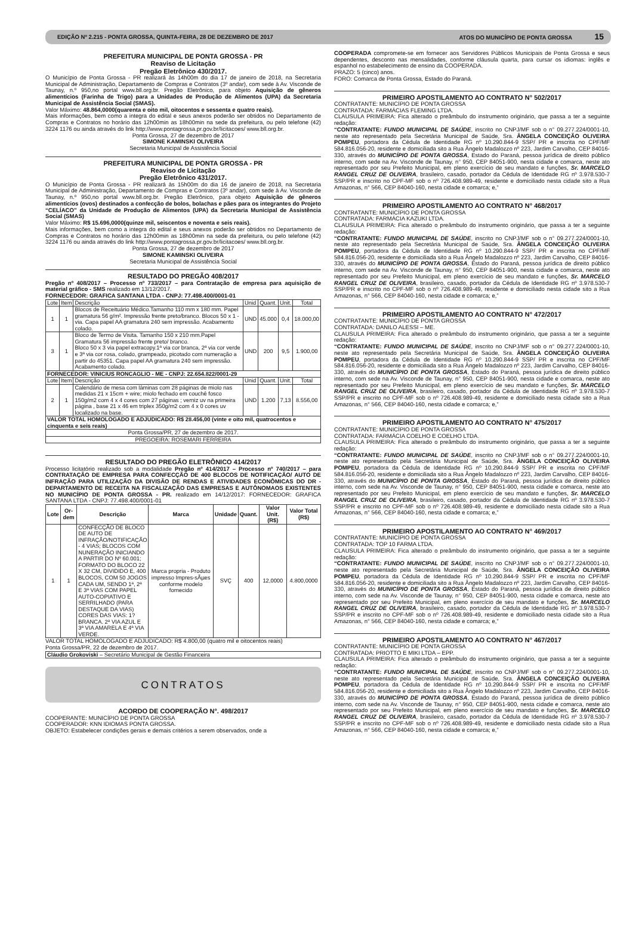EDIÇÃO Nº 2.215 - PONTA GROSSA, QUINTA-FEIRA, 28 DE DEZEMBRO DE 2017 ATOS DO MUNICÍPIO DE PONTA GROSSA 15
PREFEITURA MUNICIPAL DE PONTA GROSSA - PR
Reaviso de Licitação
Pregão Eletrônico 430/2017.
O Município de Ponta Grossa - PR realizará às 14h00m do dia 17 de janeiro de 2018, na Secretaria Municipal de Administração, Departamento de Compras e Contratos (3º andar), com sede à Av. Visconde de Taunay, n.º 950,no portal www.bll.org.br. Pregão Eletrônico, para objeto Aquisição de gêneros alimentícios (Farinha de Trigo) para a Unidades de Produção de Alimentos (UPA) da Secretaria Municipal de Assistência Social (SMAS).
Valor Máximo: 48.864,0000(quarenta e oito mil, oitocentos e sessenta e quatro reais).
Mais informações, bem como a integra do edital e seus anexos poderão ser obtidos no Departamento de Compras e Contratos no horário das 12h00min as 18h00min na sede da prefeitura, ou pelo telefone (42) 3224 1176 ou ainda através do link http://www.pontagrossa.pr.gov.br/licitacoes/ www.bll.org.br.
Ponta Grossa, 27 de dezembro de 2017
SIMONE KAMINSKI OLIVEIRA
Secretaria Municipal de Assistência Social
PREFEITURA MUNICIPAL DE PONTA GROSSA - PR
Reaviso de Licitação
Pregão Eletrônico 431/2017.
O Município de Ponta Grossa - PR realizará às 15h00m do dia 16 de janeiro de 2018, na Secretaria Municipal de Administração, Departamento de Compras e Contratos (3º andar), com sede à Av. Visconde de Taunay, n.º 950,no portal www.bll.org.br. Pregão Eletrônico, para objeto Aquisição de gêneros alimentícios (ovos) destinados a confecção de bolos, bolachas e pães para os integrantes do Projeto “CELÍACO” da Unidade de Produção de Alimentos (UPA) da Secretaria Municipal de Assistência Social (SMAS)
Valor Máximo: R$ 15.696,0000(quinze mil, seiscentos e noventa e seis reais).
Mais informações, bem como a integra do edital e seus anexos poderão ser obtidos no Departamento de Compras e Contratos no horário das 12h00min as 18h00min na sede da prefeitura, ou pelo telefone (42) 3224 1176 ou ainda através do link http://www.pontagrossa.pr.gov.br/licitacoes/ www.bll.org.br.
Ponta Grossa, 27 de dezembro de 2017
SIMONE KAMINSKI OLIVEIRA
Secretaria Municipal de Assistência Social
RESULTADO DO PREGÃO 408/2017
Pregão nº 408/2017 – Processo nº 733/2017 – para Contratação de empresa para aquisição de material gráfico - SMS realizado em 13/12/2017.
FORNECEDOR: GRAFICA SANTANA LTDA - CNPJ: 77.498.400/0001-01
| Lote | Item | Descrição | Unid | Quant. | Unit. | Total |
| 1 | 1 | Blocos de Receituário Médico.Tamanho 110 mm x 180 mm. Papel gramatura 56 g/m². Impressão frente preto/branco. Blocos 50 x 1 - via. Capa papel AA gramatura 240 sem impressão. Acabamento colado. | UND | 45.000 | 0,4 | 18.000,00 |
| 3 | 1 | Bloco de Termo de Visita. Tamanho 150 x 210 mm.Papel Gramatura 56 impressão frente preto/ branco. Bloco 50 x 3 via papel extracopy.1ª via cor branca, 2ª via cor verde e 3ª via cor rosa, colado, grampeado, picotado com numeração a partir do 45351. Capa papel AA gramatura 240 sem impressão. Acabamento colado. | UND | 200 | 9,5 | 1.900,00 |
| FORNECEDOR: VINICIUS RONCAGLIO - ME - CNPJ: 22.654.822/0001-29 | | | | | | |
| Lote | Item | Descrição | Unid | Quant. | Unit. | Total |
| 2 | 1 | Calendário de mesa com lâminas com 28 páginas de miolo nas medidas 21 x 15cm + wire; miolo fechado em couchê fosco 150g/m2 com 4 x 4 cores com 27 páginas ; verniz uv na primeira página , base 21 x 46 em triplex 350g/m2 com 4 x 0 cores uv localizado na base. | UND | 1.200 | 7,13 | 8.556,00 |
| VALOR TOTAL HOMOLOGADO E ADJUDICADO: R$ 28.456,00 (vinte e oito mil, quatrocentos e cinquenta e seis reais) | | | | | | |
| Ponta Grossa/PR, 27 de dezembro de 2017. | | | | | | |
| PREGOEIRA: ROSEMARI FERREIRA | | | | | | |
RESULTADO DO PREGÃO ELETRÔNICO 414/2017
Processo licitatório realizado sob a modalidade Pregão nº 414/2017 – Processo nº 740/2017 – para CONTRATAÇÃO DE EMPRESA PARA CONFECÇÃO DE 400 BLOCOS DE NOTIFICAÇÃO/ AUTO DE INFRAÇÃO PARA UTILIZAÇÃO DA DIVISÃO DE RENDAS E ATIVIDADES ECONÔMICAS DO DR - DEPARTAMENTO DE RECEITA NA FISCALIZAÇÃO DAS EMPRESAS E AUTÔNOMAOS EXISTENTES NO MUNICÍPIO DE PONTA GROSSA - PR. realizado em 14/12/2017: FORNECEDOR: GRAFICA SANTANA LTDA - CNPJ: 77.498.400/0001-01
| Lote | Or-dem | Descrição | Marca | Unidade | Quant. | Valor Unit. (R$) | Valor Total (R$) |
| --- | --- | --- | --- | --- | --- | --- | --- |
| 1 | 1 | CONFECÇÃO DE BLOCO DE AUTO DE INFRAÇÃO/NOTIFICAÇÃO - 4 VIAS; BLOCOS COM NUNERAÇÃO INICIANDO A PARTIR DO Nº 60.001; FORMATO DO BLOCO 22 X 32 CM, DIVIDIDO E, 400 BLOCOS, COM 50 JOGOS CADA UM, SENDO 1ª, 2ª E 3ª VIAS COM PAPEL AUTO-COPIATIVO E SERRILHADO (PARA DESTAQUE DA VIAS) CORES DAS VIAS: 1?BRANCA. 2ª VIA AZUL E 3ª VIA AMARELA E 4ª VIA VERDE. | Marca propria - Produto impresso Impres-sÃµes conforme modelo fornecido | SVÇ | 400 | 12,0000 | 4.800,0000 |
VALOR TOTAL HOMOLOGADO E ADJUDICADO: R$ 4.800,00 (quatro mil e oitocentos reais)
Ponta Grossa/PR, 22 de dezembro de 2017.
| Cláudio Grokoviski – Secretário Municipal de Gestão Financeira |
CONTRATOS
ACORDO DE COOPERAÇÃO N°. 498/2017
COOPERANTE: MUNICÍPIO DE PONTA GROSSA
COOPERADOR: KNN IDIOMAS PONTA GROSSA.
OBJETO: Estabelecer condições gerais e demais critérios a serem observados, onde a
COOPERADA compromete-se em fornecer aos Servidores Públicos Municipais de Ponta Grossa e seus dependentes, desconto nas mensalidades, conforme cláusula quarta, para cursar os idiomas: inglês e espanhol no estabelecimento de ensino da COOPERADA.
PRAZO: 5 (cinco) anos.
FORO: Comarca de Ponta Grossa, Estado do Paraná.
PRIMEIRO APOSTILAMENTO AO CONTRATO N° 502/2017
CONTRATANTE: MUNICÍPIO DE PONTA GROSSA
CONTRATADA: FARMÁCIAS FLEMING LTDA.
CLAUSULA PRIMEIRA: Fica alterado o preâmbulo do instrumento originário, que passa a ter a seguinte redação:
“CONTRATANTE: FUNDO MUNICIPAL DE SAÚDE, inscrito no CNPJ/MF sob o n° 09.277.224/0001-10, neste ato representado pela Secretária Municipal de Saúde, Sra. ÂNGELA CONCEIÇÃO OLIVEIRA POMPEU, portadora da Cédula de Identidade RG nº 10.290.844-9 SSP/ PR e inscrita no CPF/MF 584.816.056-20, residente e domiciliada sito a Rua Ângelo Madalozzo nº 223, Jardim Carvalho, CEP 84016-330, através do MUNICÍPIO DE PONTA GROSSA, Estado do Paraná, pessoa jurídica de direito público interno, com sede na Av. Visconde de Taunay, n° 950, CEP 84051-900, nesta cidade e comarca, neste ato representado por seu Prefeito Municipal, em pleno exercício de seu mandato e funções, Sr. MARCELO RANGEL CRUZ DE OLIVEIRA, brasileiro, casado, portador da Cédula de Identidade RG nº 3.978.530-7 SSP/PR e inscrito no CPF-MF sob o nº 726.408.989-49, residente e domiciliado nesta cidade sito a Rua Amazonas, n° 566, CEP 84040-160, nesta cidade e comarca; e,”
PRIMEIRO APOSTILAMENTO AO CONTRATO N° 468/2017
CONTRATANTE: MUNICÍPIO DE PONTA GROSSA
CONTRATADA: FARMÁCIA KAZUKI LTDA.
CLAUSULA PRIMEIRA: Fica alterado o preâmbulo do instrumento originário, que passa a ter a seguinte redação:
“CONTRATANTE: FUNDO MUNICIPAL DE SAÚDE, inscrito no CNPJ/MF sob o n° 09.277.224/0001-10, neste ato representado pela Secretária Municipal de Saúde, Sra. ÂNGELA CONCEIÇÃO OLIVEIRA POMPEU, portadora da Cédula de Identidade RG nº 10.290.844-9 SSP/ PR e inscrita no CPF/MF 584.816.056-20, residente e domiciliada sito a Rua Ângelo Madalozzo nº 223, Jardim Carvalho, CEP 84016-330, através do MUNICÍPIO DE PONTA GROSSA, Estado do Paraná, pessoa jurídica de direito público interno, com sede na Av. Visconde de Taunay, n° 950, CEP 84051-900, nesta cidade e comarca, neste ato representado por seu Prefeito Municipal, em pleno exercício de seu mandato e funções, Sr. MARCELO RANGEL CRUZ DE OLIVEIRA, brasileiro, casado, portador da Cédula de Identidade RG nº 3.978.530-7 SSP/PR e inscrito no CPF-MF sob o nº 726.408.989-49, residente e domiciliado nesta cidade sito a Rua Amazonas, n° 566, CEP 84040-160, nesta cidade e comarca; e,”
PRIMEIRO APOSTILAMENTO AO CONTRATO N° 472/2017
CONTRATANTE: MUNICÍPIO DE PONTA GROSSA
CONTRATADA: DANILO ALESSI – ME.
CLAUSULA PRIMEIRA: Fica alterado o preâmbulo do instrumento originário, que passa a ter a seguinte redação:
“CONTRATANTE: FUNDO MUNICIPAL DE SAÚDE, inscrito no CNPJ/MF sob o n° 09.277.224/0001-10, neste ato representado pela Secretária Municipal de Saúde, Sra. ÂNGELA CONCEIÇÃO OLIVEIRA POMPEU, portadora da Cédula de Identidade RG nº 10.290.844-9 SSP/ PR e inscrita no CPF/MF 584.816.056-20, residente e domiciliada sito a Rua Ângelo Madalozzo nº 223, Jardim Carvalho, CEP 84016-330, através do MUNICÍPIO DE PONTA GROSSA, Estado do Paraná, pessoa jurídica de direito público interno, com sede na Av. Visconde de Taunay, n° 950, CEP 84051-900, nesta cidade e comarca, neste ato representado por seu Prefeito Municipal, em pleno exercício de seu mandato e funções, Sr. MARCELO RANGEL CRUZ DE OLIVEIRA, brasileiro, casado, portador da Cédula de Identidade RG nº 3.978.530-7 SSP/PR e inscrito no CPF-MF sob o nº 726.408.989-49, residente e domiciliado nesta cidade sito a Rua Amazonas, n° 566, CEP 84040-160, nesta cidade e comarca; e,”
PRIMEIRO APOSTILAMENTO AO CONTRATO N° 475/2017
CONTRATANTE: MUNICÍPIO DE PONTA GROSSA
CONTRATADA: FARMÁCIA COELHO E COELHO LTDA.
CLAUSULA PRIMEIRA: Fica alterado o preâmbulo do instrumento originário, que passa a ter a seguinte redação:
“CONTRATANTE: FUNDO MUNICIPAL DE SAÚDE, inscrito no CNPJ/MF sob o n° 09.277.224/0001-10, neste ato representado pela Secretária Municipal de Saúde, Sra. ÂNGELA CONCEIÇÃO OLIVEIRA POMPEU, portadora da Cédula de Identidade RG nº 10.290.844-9 SSP/ PR e inscrita no CPF/MF 584.816.056-20, residente e domiciliada sito a Rua Ângelo Madalozzo nº 223, Jardim Carvalho, CEP 84016-330, através do MUNICÍPIO DE PONTA GROSSA, Estado do Paraná, pessoa jurídica de direito público interno, com sede na Av. Visconde de Taunay, n° 950, CEP 84051-900, nesta cidade e comarca, neste ato representado por seu Prefeito Municipal, em pleno exercício de seu mandato e funções, Sr. MARCELO RANGEL CRUZ DE OLIVEIRA, brasileiro, casado, portador da Cédula de Identidade RG nº 3.978.530-7 SSP/PR e inscrito no CPF-MF sob o nº 726.408.989-49, residente e domiciliado nesta cidade sito a Rua Amazonas, n° 566, CEP 84040-160, nesta cidade e comarca; e,”
PRIMEIRO APOSTILAMENTO AO CONTRATO N° 469/2017
CONTRATANTE: MUNICÍPIO DE PONTA GROSSA
CONTRATADA: TOP 10 FARMA LTDA.
CLAUSULA PRIMEIRA: Fica alterado o preâmbulo do instrumento originário, que passa a ter a seguinte redação:
“CONTRATANTE: FUNDO MUNICIPAL DE SAÚDE, inscrito no CNPJ/MF sob o n° 09.277.224/0001-10, neste ato representado pela Secretária Municipal de Saúde, Sra. ÂNGELA CONCEIÇÃO OLIVEIRA POMPEU, portadora da Cédula de Identidade RG nº 10.290.844-9 SSP/ PR e inscrita no CPF/MF 584.816.056-20, residente e domiciliada sito a Rua Ângelo Madalozzo nº 223, Jardim Carvalho, CEP 84016-330, através do MUNICÍPIO DE PONTA GROSSA, Estado do Paraná, pessoa jurídica de direito público interno, com sede na Av. Visconde de Taunay, n° 950, CEP 84051-900, nesta cidade e comarca, neste ato representado por seu Prefeito Municipal, em pleno exercício de seu mandato e funções, Sr. MARCELO RANGEL CRUZ DE OLIVEIRA, brasileiro, casado, portador da Cédula de Identidade RG nº 3.978.530-7 SSP/PR e inscrito no CPF-MF sob o nº 726.408.989-49, residente e domiciliado nesta cidade sito a Rua Amazonas, n° 566, CEP 84040-160, nesta cidade e comarca; e,”
PRIMEIRO APOSTILAMENTO AO CONTRATO N° 467/2017
CONTRATANTE: MUNICÍPIO DE PONTA GROSSA
CONTRATADA: PRIOTTO E MIKI LTDA – EPP.
CLAUSULA PRIMEIRA: Fica alterado o preâmbulo do instrumento originário, que passa a ter a seguinte redação:
“CONTRATANTE: FUNDO MUNICIPAL DE SAÚDE, inscrito no CNPJ/MF sob o n° 09.277.224/0001-10, neste ato representado pela Secretária Municipal de Saúde, Sra. ÂNGELA CONCEIÇÃO OLIVEIRA POMPEU, portadora da Cédula de Identidade RG nº 10.290.844-9 SSP/ PR e inscrita no CPF/MF 584.816.056-20, residente e domiciliada sito a Rua Ângelo Madalozzo nº 223, Jardim Carvalho, CEP 84016-330, através do MUNICÍPIO DE PONTA GROSSA, Estado do Paraná, pessoa jurídica de direito público interno, com sede na Av. Visconde de Taunay, n° 950, CEP 84051-900, nesta cidade e comarca, neste ato representado por seu Prefeito Municipal, em pleno exercício de seu mandato e funções, Sr. MARCELO RANGEL CRUZ DE OLIVEIRA, brasileiro, casado, portador da Cédula de Identidade RG nº 3.978.530-7 SSP/PR e inscrito no CPF-MF sob o nº 726.408.989-49, residente e domiciliado nesta cidade sito a Rua Amazonas, n° 566, CEP 84040-160, nesta cidade e comarca; e,”